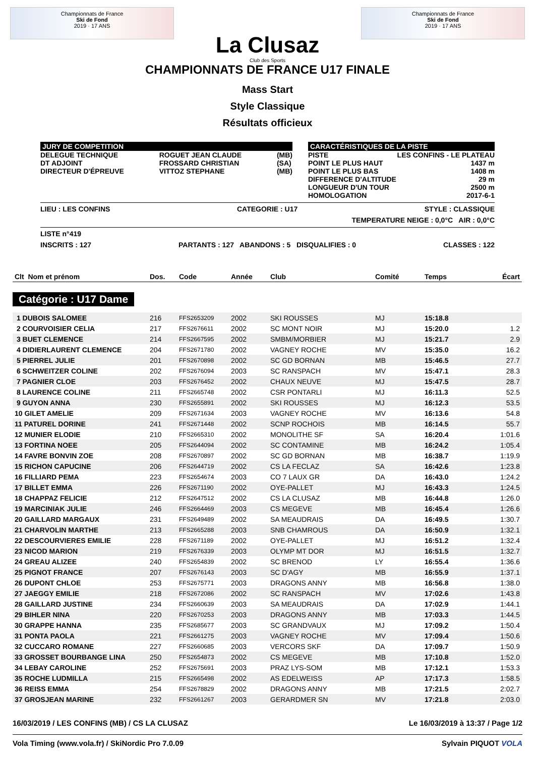Championnats de France
Ski de Fond
2019 · 17 ANS
La Clusaz
Club des Sports
Championnats de France
Ski de Fond
2019 · 17 ANS
CHAMPIONNATS DE FRANCE U17 FINALE
Mass Start
Style Classique
Résultats officieux
JURY DE COMPETITION
DELEGUE TECHNIQUE
DT ADJOINT
DIRECTEUR D'ÉPREUVE
ROGUET JEAN CLAUDE
FROSSARD CHRISTIAN
VITTOZ STEPHANE
(MB)
(SA)
(MB)
CARACTÉRISTIQUES DE LA PISTE
PISTE
POINT LE PLUS HAUT
POINT LE PLUS BAS
DIFFERENCE D'ALTITUDE
LONGUEUR D'UN TOUR
HOMOLOGATION
LES CONFINS - LE PLATEAU
1437 m
1408 m
29 m
2500 m
2017-6-1
LIEU : LES CONFINS CATEGORIE : U17 STYLE : CLASSIQUE
TEMPERATURE NEIGE : 0,0°C AIR : 0,0°C
LISTE n°419
INSCRITS : 127 PARTANTS : 127 ABANDONS : 5 DISQUALIFIES : 0 CLASSES : 122
| Clt Nom et prénom | Dos. | Code | Année | Club | Comité | Temps | Écart |
| --- | --- | --- | --- | --- | --- | --- | --- |
Catégorie : U17 Dame
| 1 DUBOIS SALOMEE | 216 | FFS2653209 | 2002 | SKI ROUSSES | MJ | 15:18.8 | |
| 2 COURVOISIER CELIA | 217 | FFS2676611 | 2002 | SC MONT NOIR | MJ | 15:20.0 | 1.2 |
| 3 BUET CLEMENCE | 214 | FFS2667595 | 2002 | SMBM/MORBIER | MJ | 15:21.7 | 2.9 |
| 4 DIDIERLAURENT CLEMENCE | 204 | FFS2671780 | 2002 | VAGNEY ROCHE | MV | 15:35.0 | 16.2 |
| 5 PIERREL JULIE | 201 | FFS2670898 | 2002 | SC GD BORNAN | MB | 15:46.5 | 27.7 |
| 6 SCHWEITZER COLINE | 202 | FFS2676094 | 2003 | SC RANSPACH | MV | 15:47.1 | 28.3 |
| 7 PAGNIER CLOE | 203 | FFS2676452 | 2002 | CHAUX NEUVE | MJ | 15:47.5 | 28.7 |
| 8 LAURENCE COLINE | 211 | FFS2665748 | 2002 | CSR PONTARLI | MJ | 16:11.3 | 52.5 |
| 9 GUYON ANNA | 230 | FFS2655891 | 2002 | SKI ROUSSES | MJ | 16:12.3 | 53.5 |
| 10 GILET AMELIE | 209 | FFS2671634 | 2003 | VAGNEY ROCHE | MV | 16:13.6 | 54.8 |
| 11 PATUREL DORINE | 241 | FFS2671448 | 2002 | SCNP ROCHOIS | MB | 16:14.5 | 55.7 |
| 12 MUNIER ELODIE | 210 | FFS2665310 | 2002 | MONOLITHE SF | SA | 16:20.4 | 1:01.6 |
| 13 FORTINA NOEE | 205 | FFS2644094 | 2002 | SC CONTAMINE | MB | 16:24.2 | 1:05.4 |
| 14 FAVRE BONVIN ZOE | 208 | FFS2670897 | 2002 | SC GD BORNAN | MB | 16:38.7 | 1:19.9 |
| 15 RICHON CAPUCINE | 206 | FFS2644719 | 2002 | CS LA FECLAZ | SA | 16:42.6 | 1:23.8 |
| 16 FILLIARD PEMA | 223 | FFS2654674 | 2003 | CO 7 LAUX GR | DA | 16:43.0 | 1:24.2 |
| 17 BILLET EMMA | 226 | FFS2671190 | 2002 | OYE-PALLET | MJ | 16:43.3 | 1:24.5 |
| 18 CHAPPAZ FELICIE | 212 | FFS2647512 | 2002 | CS LA CLUSAZ | MB | 16:44.8 | 1:26.0 |
| 19 MARCINIAK JULIE | 246 | FFS2664469 | 2003 | CS MEGEVE | MB | 16:45.4 | 1:26.6 |
| 20 GAILLARD MARGAUX | 231 | FFS2649489 | 2002 | SA MEAUDRAIS | DA | 16:49.5 | 1:30.7 |
| 21 CHARVOLIN MARTHE | 213 | FFS2665288 | 2003 | SNB CHAMROUS | DA | 16:50.9 | 1:32.1 |
| 22 DESCOURVIERES EMILIE | 228 | FFS2671189 | 2002 | OYE-PALLET | MJ | 16:51.2 | 1:32.4 |
| 23 NICOD MARION | 219 | FFS2676339 | 2003 | OLYMP MT DOR | MJ | 16:51.5 | 1:32.7 |
| 24 GREAU ALIZEE | 240 | FFS2654839 | 2002 | SC BRENOD | LY | 16:55.4 | 1:36.6 |
| 25 PIGNOT FRANCE | 207 | FFS2676143 | 2003 | SC D'AGY | MB | 16:55.9 | 1:37.1 |
| 26 DUPONT CHLOE | 253 | FFS2675771 | 2003 | DRAGONS ANNY | MB | 16:56.8 | 1:38.0 |
| 27 JAEGGY EMILIE | 218 | FFS2672086 | 2002 | SC RANSPACH | MV | 17:02.6 | 1:43.8 |
| 28 GAILLARD JUSTINE | 234 | FFS2660639 | 2003 | SA MEAUDRAIS | DA | 17:02.9 | 1:44.1 |
| 29 BIHLER NINA | 220 | FFS2670253 | 2003 | DRAGONS ANNY | MB | 17:03.3 | 1:44.5 |
| 30 GRAPPE HANNA | 235 | FFS2685677 | 2003 | SC GRANDVAUX | MJ | 17:09.2 | 1:50.4 |
| 31 PONTA PAOLA | 221 | FFS2661275 | 2003 | VAGNEY ROCHE | MV | 17:09.4 | 1:50.6 |
| 32 CUCCARO ROMANE | 227 | FFS2660685 | 2003 | VERCORS SKF | DA | 17:09.7 | 1:50.9 |
| 33 GROSSET BOURBANGE LINA | 250 | FFS2654873 | 2002 | CS MEGEVE | MB | 17:10.8 | 1:52.0 |
| 34 LEBAY CAROLINE | 252 | FFS2675691 | 2003 | PRAZ LYS-SOM | MB | 17:12.1 | 1:53.3 |
| 35 ROCHE LUDMILLA | 215 | FFS2665498 | 2002 | AS EDELWEISS | AP | 17:17.3 | 1:58.5 |
| 36 REISS EMMA | 254 | FFS2678829 | 2002 | DRAGONS ANNY | MB | 17:21.5 | 2:02.7 |
| 37 GROSJEAN MARINE | 232 | FFS2661267 | 2003 | GERARDMER SN | MV | 17:21.8 | 2:03.0 |
16/03/2019 / LES CONFINS (MB) / CS LA CLUSAZ Le 16/03/2019 à 13:37 / Page 1/2
Vola Timing (www.vola.fr) / SkiNordic Pro 7.0.09 Sylvain PIQUOT VOLA